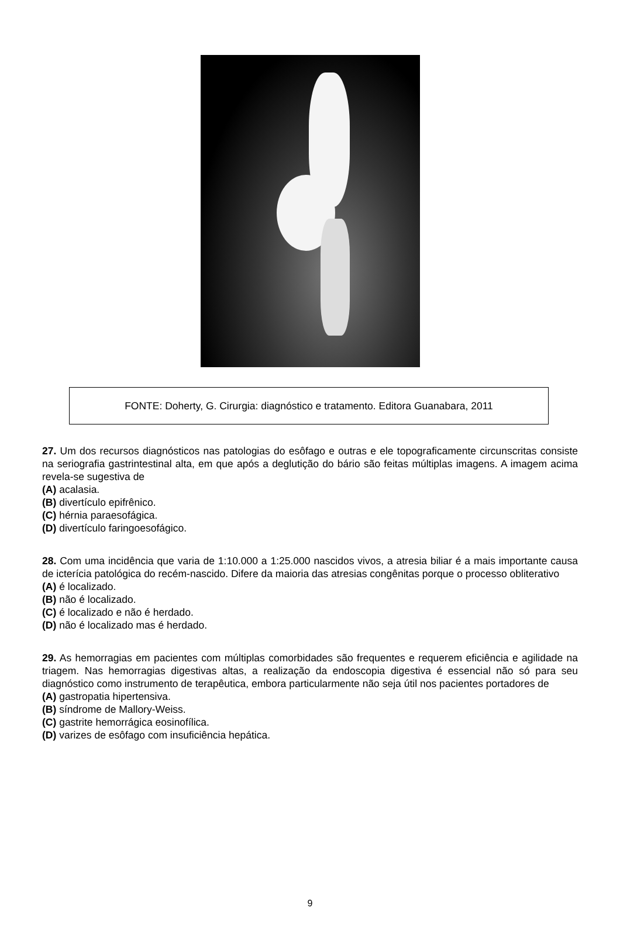FONTE: Doherty, G. Cirurgia: diagnóstico e tratamento. Editora Guanabara, 2011
27. Um dos recursos diagnósticos nas patologias do esôfago e outras e ele topograficamente circunscritas consiste na seriografia gastrintestinal alta, em que após a deglutição do bário são feitas múltiplas imagens. A imagem acima revela-se sugestiva de
(A) acalasia.
(B) divertículo epifrênico.
(C) hérnia paraesofágica.
(D) divertículo faringoesofágico.
28. Com uma incidência que varia de 1:10.000 a 1:25.000 nascidos vivos, a atresia biliar é a mais importante causa de icterícia patológica do recém-nascido. Difere da maioria das atresias congênitas porque o processo obliterativo
(A) é localizado.
(B) não é localizado.
(C) é localizado e não é herdado.
(D) não é localizado mas é herdado.
29. As hemorragias em pacientes com múltiplas comorbidades são frequentes e requerem eficiência e agilidade na triagem. Nas hemorragias digestivas altas, a realização da endoscopia digestiva é essencial não só para seu diagnóstico como instrumento de terapêutica, embora particularmente não seja útil nos pacientes portadores de
(A) gastropatia hipertensiva.
(B) síndrome de Mallory-Weiss.
(C) gastrite hemorrágica eosinofílica.
(D) varizes de esôfago com insuficiência hepática.
9